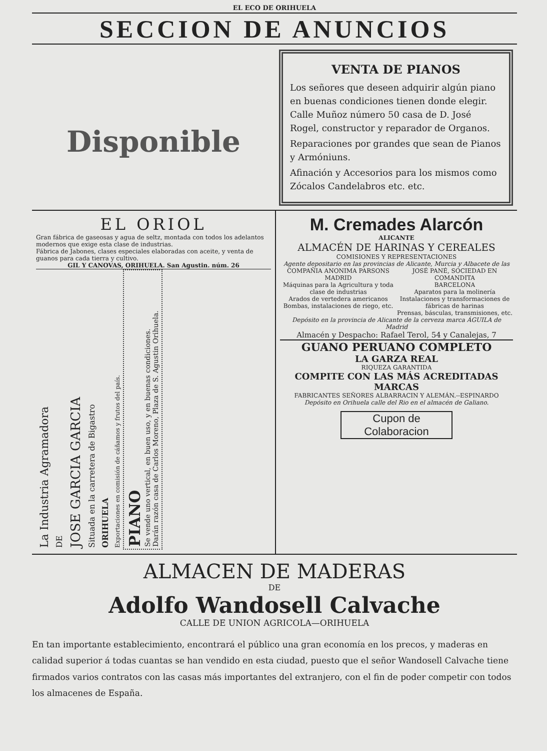EL ECO DE ORIHUELA
SECCION DE ANUNCIOS
Disponible
VENTA DE PIANOS
Los señores que deseen adquirir algún piano en buenas condiciones tienen donde elegir. Calle Muñoz número 50 casa de D. José Rogel, constructor y reparador de Organos.
Reparaciones por grandes que sean de Pianos y Armóniuns.
Afinación y Accesorios para los mismos como Zócalos Candelabros etc. etc.
EL ORIOL
Gran fábrica de gaseosas y agua de seltz, montada con todos los adelantos modernos que exige esta clase de industrias.
Fábrica de Jabones, clases especiales elaboradas con aceite, y venta de guanos para cada tierra y cultivo.
GIL Y CANOVAS, ORIHUELA. San Agustin. núm. 26
La Industria Agramadora
DE
JOSE GARCIA GARCIA
Situada en la carretera de Bigastro
ORIHUELA
Exportaciones en comisión de cáñamos y frutos del país.
PIANO
Se vende uno vertical, en buen uso, y en buenas condiciones.
Darán razón casa de Carlos Moreno, Plaza de S. Agustin Orihuela.
M. Cremades Alarcón
ALICANTE
ALMACÉN DE HARINAS Y CEREALES
COMISIONES Y REPRESENTACIONES
Agente depositario en las provincias de Alicante, Murcia y Albacete de las
COMPAÑIA ANONIMA PARSONS
MADRID
Máquinas para la Agricultura y toda clase de industrias
Arados de vertedera americanos
Bombas, instalaciones de riego, etc.
JOSÉ PANÉ, SOCIEDAD EN COMANDITA
BARCELONA
Aparatos para la molinería
Instalaciones y transformaciones de fábricas de harinas
Prensas, básculas, transmisiones, etc.
Depósito en la provincia de Alicante de la cerveza marca ÁGUILA de Madrid
Almacén y Despacho: Rafael Terol, 54 y Canalejas, 7
GUANO PERUANO COMPLETO
LA GARZA REAL
RIQUEZA GARANTIDA
COMPITE CON LAS MÁS ACREDITADAS MARCAS
FABRICANTES SEÑORES ALBARRACIN Y ALEMÁN.--ESPINARDO
Depósito en Orihuela calle del Rio en el almacén de Galiano.
Cupon de
Colaboracion
ALMACEN DE MADERAS
DE
Adolfo Wandosell Calvache
CALLE DE UNION AGRICOLA—ORIHUELA
En tan importante establecimiento, encontrará el público una gran economía en los precos, y maderas en calidad superior á todas cuantas se han vendido en esta ciudad, puesto que el señor Wandosell Calvache tiene firmados varios contratos con las casas más importantes del extranjero, con el fin de poder competir con todos los almacenes de España.